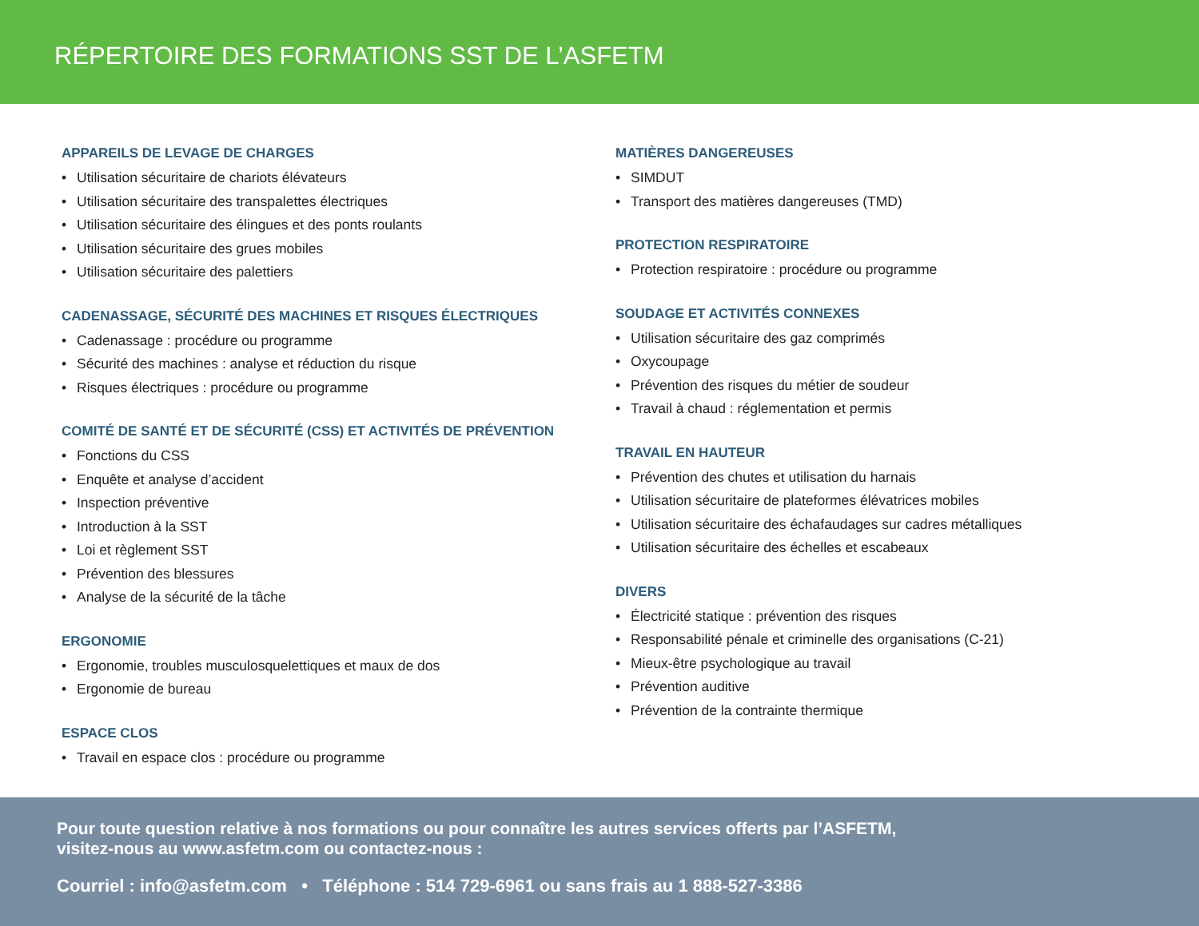RÉPERTOIRE DES FORMATIONS SST DE L’ASFETM
APPAREILS DE LEVAGE DE CHARGES
• Utilisation sécuritaire de chariots élévateurs
• Utilisation sécuritaire des transpalettes électriques
• Utilisation sécuritaire des élingues et des ponts roulants
• Utilisation sécuritaire des grues mobiles
• Utilisation sécuritaire des palettiers
CADENASSAGE, SÉCURITÉ DES MACHINES ET RISQUES ÉLECTRIQUES
• Cadenassage : procédure ou programme
• Sécurité des machines : analyse et réduction du risque
• Risques électriques : procédure ou programme
COMITÉ DE SANTÉ ET DE SÉCURITÉ (CSS) ET ACTIVITÉS DE PRÉVENTION
• Fonctions du CSS
• Enquête et analyse d’accident
• Inspection préventive
• Introduction à la SST
• Loi et règlement SST
• Prévention des blessures
• Analyse de la sécurité de la tâche
ERGONOMIE
• Ergonomie, troubles musculosquelettiques et maux de dos
• Ergonomie de bureau
ESPACE CLOS
• Travail en espace clos : procédure ou programme
MATIÈRES DANGEREUSES
• SIMDUT
• Transport des matières dangereuses (TMD)
PROTECTION RESPIRATOIRE
• Protection respiratoire : procédure ou programme
SOUDAGE ET ACTIVITÉS CONNEXES
• Utilisation sécuritaire des gaz comprimés
• Oxycoupage
• Prévention des risques du métier de soudeur
• Travail à chaud : réglementation et permis
TRAVAIL EN HAUTEUR
• Prévention des chutes et utilisation du harnais
• Utilisation sécuritaire de plateformes élévatrices mobiles
• Utilisation sécuritaire des échafaudages sur cadres métalliques
• Utilisation sécuritaire des échelles et escabeaux
DIVERS
• Électricité statique : prévention des risques
• Responsabilité pénale et criminelle des organisations (C-21)
• Mieux-être psychologique au travail
• Prévention auditive
• Prévention de la contrainte thermique
Pour toute question relative à nos formations ou pour connaître les autres services offerts par l’ASFETM,
visitez-nous au www.asfetm.com ou contactez-nous :
Courriel : info@asfetm.com • Téléphone : 514 729-6961 ou sans frais au 1 888-527-3386